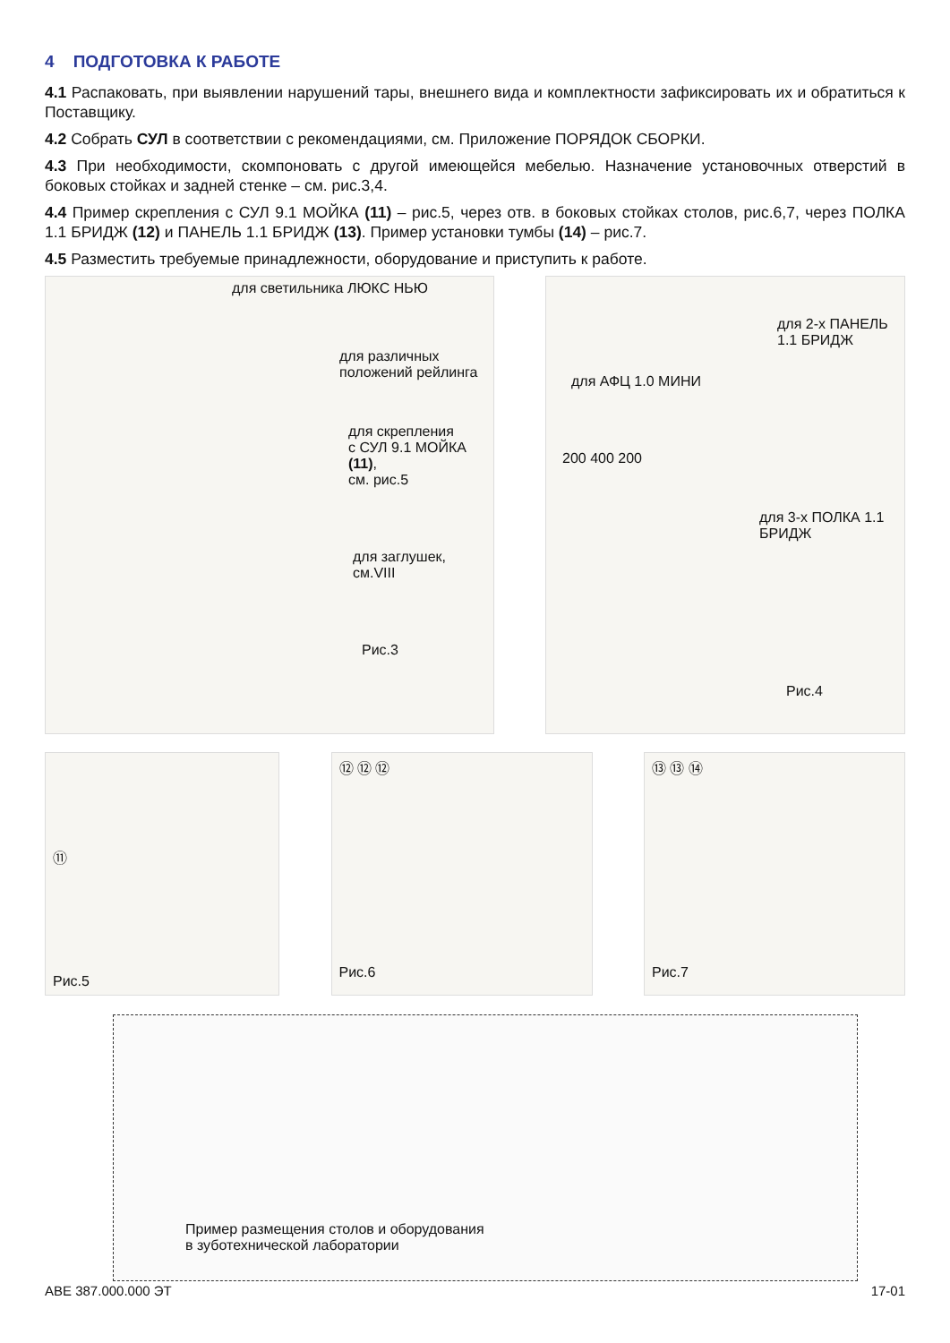4 ПОДГОТОВКА К РАБОТЕ
4.1 Распаковать, при выявлении нарушений тары, внешнего вида и комплектности зафиксировать их и обратиться к Поставщику.
4.2 Собрать СУЛ в соответствии с рекомендациями, см. Приложение ПОРЯДОК СБОРКИ.
4.3 При необходимости, скомпоновать с другой имеющейся мебелью. Назначение установочных отверстий в боковых стойках и задней стенке – см. рис.3,4.
4.4 Пример скрепления с СУЛ 9.1 МОЙКА (11) – рис.5, через отв. в боковых стойках столов, рис.6,7, через ПОЛКА 1.1 БРИДЖ (12) и ПАНЕЛЬ 1.1 БРИДЖ (13). Пример установки тумбы (14) – рис.7.
4.5 Разместить требуемые принадлежности, оборудование и приступить к работе.
для светильника ЛЮКС НЬЮ
для различных
положений рейлинга
для скрепления
с СУЛ 9.1 МОЙКА (11),
см. рис.5
для заглушек,
см.VIII
Рис.3
для 2-х ПАНЕЛЬ
1.1 БРИДЖ
для АФЦ 1.0 МИНИ
200 400 200
для 3-х ПОЛКА 1.1
БРИДЖ
Рис.4
⑪
Рис.5
⑫ ⑫ ⑫
Рис.6
⑬ ⑬ ⑭
Рис.7
Пример размещения столов и оборудования
в зуботехнической лаборатории
АВЕ 387.000.000 ЭТ 17-01